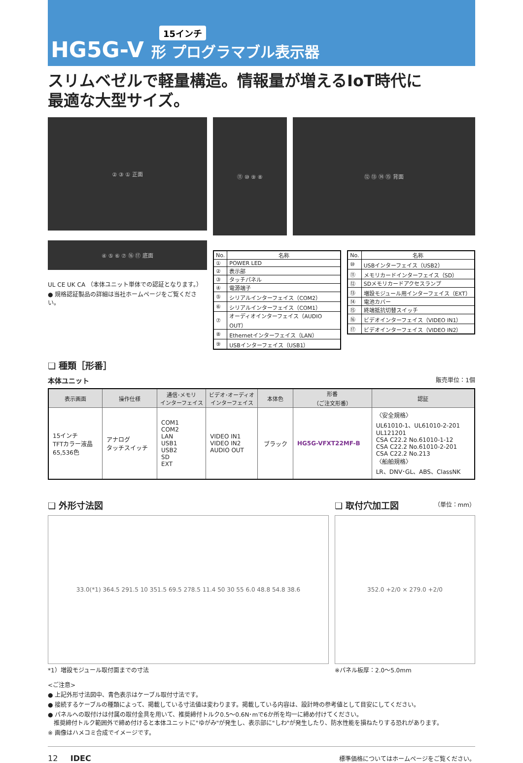15インチ
HG5G-V 形 プログラマブル表示器
スリムベゼルで軽量構造。情報量が増えるIoT時代に
最適な大型サイズ。
② ③ ① 正面
④ ⑤ ⑥ ⑦ ⑯ ⑰ 底面
UL CE UK CA （本体ユニット単体での認証となります。）
● 規格認証製品の詳細は当社ホームページをご覧ください。
⑪ ⑩ ⑨ ⑧ ⑫ ⑬ ⑭ ⑮ 背面
| No. | 名称 |
| --- | --- |
| ① | POWER LED |
| ② | 表示部 |
| ③ | タッチパネル |
| ④ | 電源端子 |
| ⑤ | シリアルインターフェイス（COM2） |
| ⑥ | シリアルインターフェイス（COM1） |
| ⑦ | オーディオインターフェイス（AUDIO OUT） |
| ⑧ | Ethernetインターフェイス（LAN） |
| ⑨ | USBインターフェイス（USB1） |
| No. | 名称 |
| --- | --- |
| ⑩ | USBインターフェイス（USB2） |
| ⑪ | メモリカードインターフェイス（SD） |
| ⑫ | SDメモリカードアクセスランプ |
| ⑬ | 増設モジュール用インターフェイス（EXT） |
| ⑭ | 電池カバー |
| ⑮ | 終端抵抗切替スイッチ |
| ⑯ | ビデオインターフェイス（VIDEO IN1） |
| ⑰ | ビデオインターフェイス（VIDEO IN2） |
❏ 種類［形番］
本体ユニット 販売単位：1個
| 表示画面 | 操作仕様 | 通信･メモリ インターフェイス | ビデオ･オーディオ インターフェイス | 本体色 | 形番 （ご注文形番） | 認証 |
| --- | --- | --- | --- | --- | --- | --- |
| 15インチ TFTカラー液晶 65,536色 | アナログ タッチスイッチ | COM1 COM2 LAN USB1 USB2 SD EXT | VIDEO IN1 VIDEO IN2 AUDIO OUT | ブラック | HG5G-VFXT22MF-B | 〈安全規格〉 UL61010-1、UL61010-2-201 UL121201 CSA C22.2 No.61010-1-12 CSA C22.2 No.61010-2-201 CSA C22.2 No.213 〈船舶規格〉 LR、DNV･GL、ABS、ClassNK |
❏ 外形寸法図
33.0(*1) 364.5 291.5 10 351.5 69.5 278.5 11.4 50 30 55 6.0 48.8 54.8 38.6
*1）増設モジュール取付面までの寸法
❏ 取付穴加工図 （単位：mm）
352.0 +2/0 × 279.0 +2/0
※パネル板厚：2.0〜5.0mm
<ご注意>
● 上記外形寸法図中、青色表示はケーブル取付寸法です。
● 接続するケーブルの種類によって、掲載している寸法値は変わります。掲載している内容は、設計時の参考値として目安にしてください。
● パネルへの取付けは付属の取付金具を用いて、推奨締付トルク0.5〜0.6N･mで6か所を均一に締め付けてください。
　推奨締付トルク範囲外で締め付けると本体ユニットに"ゆがみ"が発生し、表示部に"しわ"が発生したり、防水性能を損ねたりする恐れがあります。
※ 画像はハメコミ合成でイメージです。
12 IDEC 標準価格についてはホームページをご覧ください。